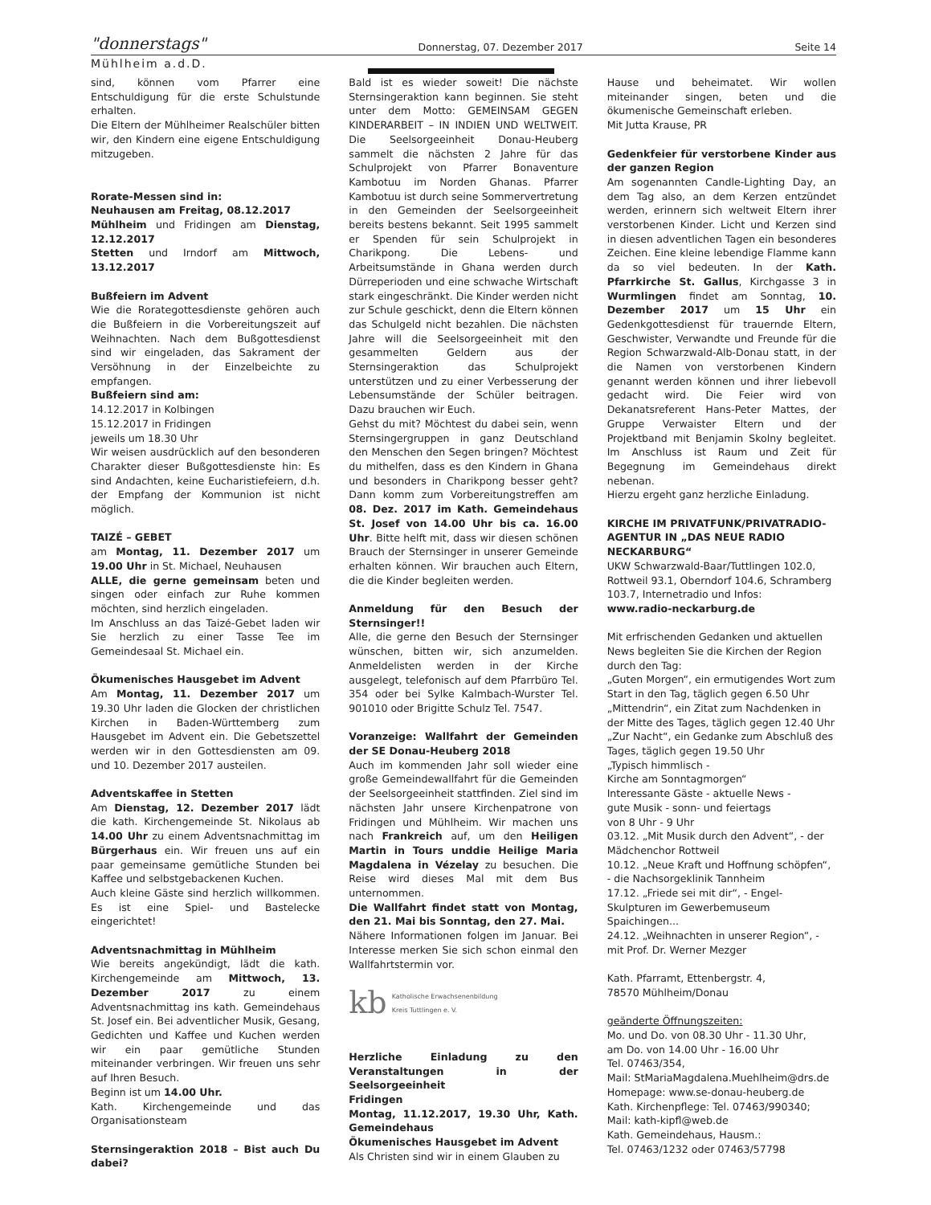"donnerstags"
Donnerstag, 07. Dezember 2017
Seite 14
Mühlheim a.d.D.
sind, können vom Pfarrer eine Entschuldigung für die erste Schulstunde erhalten.
Die Eltern der Mühlheimer Realschüler bitten wir, den Kindern eine eigene Entschuldigung mitzugeben.
Rorate-Messen sind in:
Neuhausen am Freitag, 08.12.2017
Mühlheim und Fridingen am Dienstag, 12.12.2017
Stetten und Irndorf am Mittwoch, 13.12.2017
Bußfeiern im Advent
Wie die Rorategottesdienste gehören auch die Bußfeiern in die Vorbereitungszeit auf Weihnachten. Nach dem Bußgottesdienst sind wir eingeladen, das Sakrament der Versöhnung in der Einzelbeichte zu empfangen.
Bußfeiern sind am:
14.12.2017 in Kolbingen
15.12.2017 in Fridingen
jeweils um 18.30 Uhr
Wir weisen ausdrücklich auf den besonderen Charakter dieser Bußgottesdienste hin: Es sind Andachten, keine Eucharistiefeiern, d.h. der Empfang der Kommunion ist nicht möglich.
TAIZÉ – GEBET
am Montag, 11. Dezember 2017 um 19.00 Uhr in St. Michael, Neuhausen
ALLE, die gerne gemeinsam beten und singen oder einfach zur Ruhe kommen möchten, sind herzlich eingeladen.
Im Anschluss an das Taizé-Gebet laden wir Sie herzlich zu einer Tasse Tee im Gemeindesaal St. Michael ein.
Ökumenisches Hausgebet im Advent
Am Montag, 11. Dezember 2017 um 19.30 Uhr laden die Glocken der christlichen Kirchen in Baden-Württemberg zum Hausgebet im Advent ein. Die Gebetszettel werden wir in den Gottesdiensten am 09. und 10. Dezember 2017 austeilen.
Adventskaffee in Stetten
Am Dienstag, 12. Dezember 2017 lädt die kath. Kirchengemeinde St. Nikolaus ab 14.00 Uhr zu einem Adventsnachmittag im Bürgerhaus ein. Wir freuen uns auf ein paar gemeinsame gemütliche Stunden bei Kaffee und selbstgebackenen Kuchen.
Auch kleine Gäste sind herzlich willkommen. Es ist eine Spiel- und Bastelecke eingerichtet!
Adventsnachmittag in Mühlheim
Wie bereits angekündigt, lädt die kath. Kirchengemeinde am Mittwoch, 13. Dezember 2017 zu einem Adventsnachmittag ins kath. Gemeindehaus St. Josef ein. Bei adventlicher Musik, Gesang, Gedichten und Kaffee und Kuchen werden wir ein paar gemütliche Stunden miteinander verbringen. Wir freuen uns sehr auf Ihren Besuch.
Beginn ist um 14.00 Uhr.
Kath. Kirchengemeinde und das Organisationsteam
Sternsingeraktion 2018 – Bist auch Du dabei?
Bald ist es wieder soweit! Die nächste Sternsingeraktion kann beginnen. Sie steht unter dem Motto: GEMEINSAM GEGEN KINDERARBEIT – IN INDIEN UND WELTWEIT. Die Seelsorgeeinheit Donau-Heuberg sammelt die nächsten 2 Jahre für das Schulprojekt von Pfarrer Bonaventure Kambotuu im Norden Ghanas. Pfarrer Kambotuu ist durch seine Sommervertretung in den Gemeinden der Seelsorgeeinheit bereits bestens bekannt. Seit 1995 sammelt er Spenden für sein Schulprojekt in Charikpong. Die Lebens- und Arbeitsumstände in Ghana werden durch Dürreperioden und eine schwache Wirtschaft stark eingeschränkt. Die Kinder werden nicht zur Schule geschickt, denn die Eltern können das Schulgeld nicht bezahlen. Die nächsten Jahre will die Seelsorgeeinheit mit den gesammelten Geldern aus der Sternsingeraktion das Schulprojekt unterstützen und zu einer Verbesserung der Lebensumstände der Schüler beitragen. Dazu brauchen wir Euch.
Gehst du mit? Möchtest du dabei sein, wenn Sternsingergruppen in ganz Deutschland den Menschen den Segen bringen? Möchtest du mithelfen, dass es den Kindern in Ghana und besonders in Charikpong besser geht? Dann komm zum Vorbereitungstreffen am 08. Dez. 2017 im Kath. Gemeindehaus St. Josef von 14.00 Uhr bis ca. 16.00 Uhr. Bitte helft mit, dass wir diesen schönen Brauch der Sternsinger in unserer Gemeinde erhalten können. Wir brauchen auch Eltern, die die Kinder begleiten werden.
Anmeldung für den Besuch der Sternsinger!!
Alle, die gerne den Besuch der Sternsinger wünschen, bitten wir, sich anzumelden. Anmeldelisten werden in der Kirche ausgelegt, telefonisch auf dem Pfarrbüro Tel. 354 oder bei Sylke Kalmbach-Wurster Tel. 901010 oder Brigitte Schulz Tel. 7547.
Voranzeige: Wallfahrt der Gemeinden der SE Donau-Heuberg 2018
Auch im kommenden Jahr soll wieder eine große Gemeindewallfahrt für die Gemeinden der Seelsorgeeinheit stattfinden. Ziel sind im nächsten Jahr unsere Kirchenpatrone von Fridingen und Mühlheim. Wir machen uns nach Frankreich auf, um den Heiligen Martin in Tours unddie Heilige Maria Magdalena in Vézelay zu besuchen. Die Reise wird dieses Mal mit dem Bus unternommen.
Die Wallfahrt findet statt von Montag, den 21. Mai bis Sonntag, den 27. Mai.
Nähere Informationen folgen im Januar. Bei Interesse merken Sie sich schon einmal den Wallfahrtstermin vor.
kb Katholische Erwachsenenbildung
Kreis Tuttlingen e. V.
Herzliche Einladung zu den Veranstaltungen in der Seelsorgeeinheit
Fridingen
Montag, 11.12.2017, 19.30 Uhr, Kath. Gemeindehaus
Ökumenisches Hausgebet im Advent
Als Christen sind wir in einem Glauben zu
Hause und beheimatet. Wir wollen miteinander singen, beten und die ökumenische Gemeinschaft erleben.
Mit Jutta Krause, PR
Gedenkfeier für verstorbene Kinder aus der ganzen Region
Am sogenannten Candle-Lighting Day, an dem Tag also, an dem Kerzen entzündet werden, erinnern sich weltweit Eltern ihrer verstorbenen Kinder. Licht und Kerzen sind in diesen adventlichen Tagen ein besonderes Zeichen. Eine kleine lebendige Flamme kann da so viel bedeuten. In der Kath. Pfarrkirche St. Gallus, Kirchgasse 3 in Wurmlingen findet am Sonntag, 10. Dezember 2017 um 15 Uhr ein Gedenkgottesdienst für trauernde Eltern, Geschwister, Verwandte und Freunde für die Region Schwarzwald-Alb-Donau statt, in der die Namen von verstorbenen Kindern genannt werden können und ihrer liebevoll gedacht wird. Die Feier wird von Dekanatsreferent Hans-Peter Mattes, der Gruppe Verwaister Eltern und der Projektband mit Benjamin Skolny begleitet. Im Anschluss ist Raum und Zeit für Begegnung im Gemeindehaus direkt nebenan.
Hierzu ergeht ganz herzliche Einladung.
KIRCHE IM PRIVATFUNK/PRIVATRADIO-AGENTUR IN „DAS NEUE RADIO NECKARBURG“
UKW Schwarzwald-Baar/Tuttlingen 102.0, Rottweil 93.1, Oberndorf 104.6, Schramberg 103.7, Internetradio und Infos:
www.radio-neckarburg.de
Mit erfrischenden Gedanken und aktuellen News begleiten Sie die Kirchen der Region durch den Tag:
„Guten Morgen“, ein ermutigendes Wort zum Start in den Tag, täglich gegen 6.50 Uhr
„Mittendrin“, ein Zitat zum Nachdenken in der Mitte des Tages, täglich gegen 12.40 Uhr
„Zur Nacht“, ein Gedanke zum Abschluß des Tages, täglich gegen 19.50 Uhr
„Typisch himmlisch -
Kirche am Sonntagmorgen“
Interessante Gäste - aktuelle News -
gute Musik - sonn- und feiertags
von 8 Uhr - 9 Uhr
03.12. „Mit Musik durch den Advent“, - der Mädchenchor Rottweil
10.12. „Neue Kraft und Hoffnung schöpfen“, - die Nachsorgeklinik Tannheim
17.12. „Friede sei mit dir“, - Engel-Skulpturen im Gewerbemuseum Spaichingen...
24.12. „Weihnachten in unserer Region“, - mit Prof. Dr. Werner Mezger
Kath. Pfarramt, Ettenbergstr. 4,
78570 Mühlheim/Donau
geänderte Öffnungszeiten:
Mo. und Do. von 08.30 Uhr - 11.30 Uhr,
am Do. von 14.00 Uhr - 16.00 Uhr
Tel. 07463/354,
Mail: StMariaMagdalena.Muehlheim@drs.de
Homepage: www.se-donau-heuberg.de
Kath. Kirchenpflege: Tel. 07463/990340;
Mail: kath-kipfl@web.de
Kath. Gemeindehaus, Hausm.:
Tel. 07463/1232 oder 07463/57798